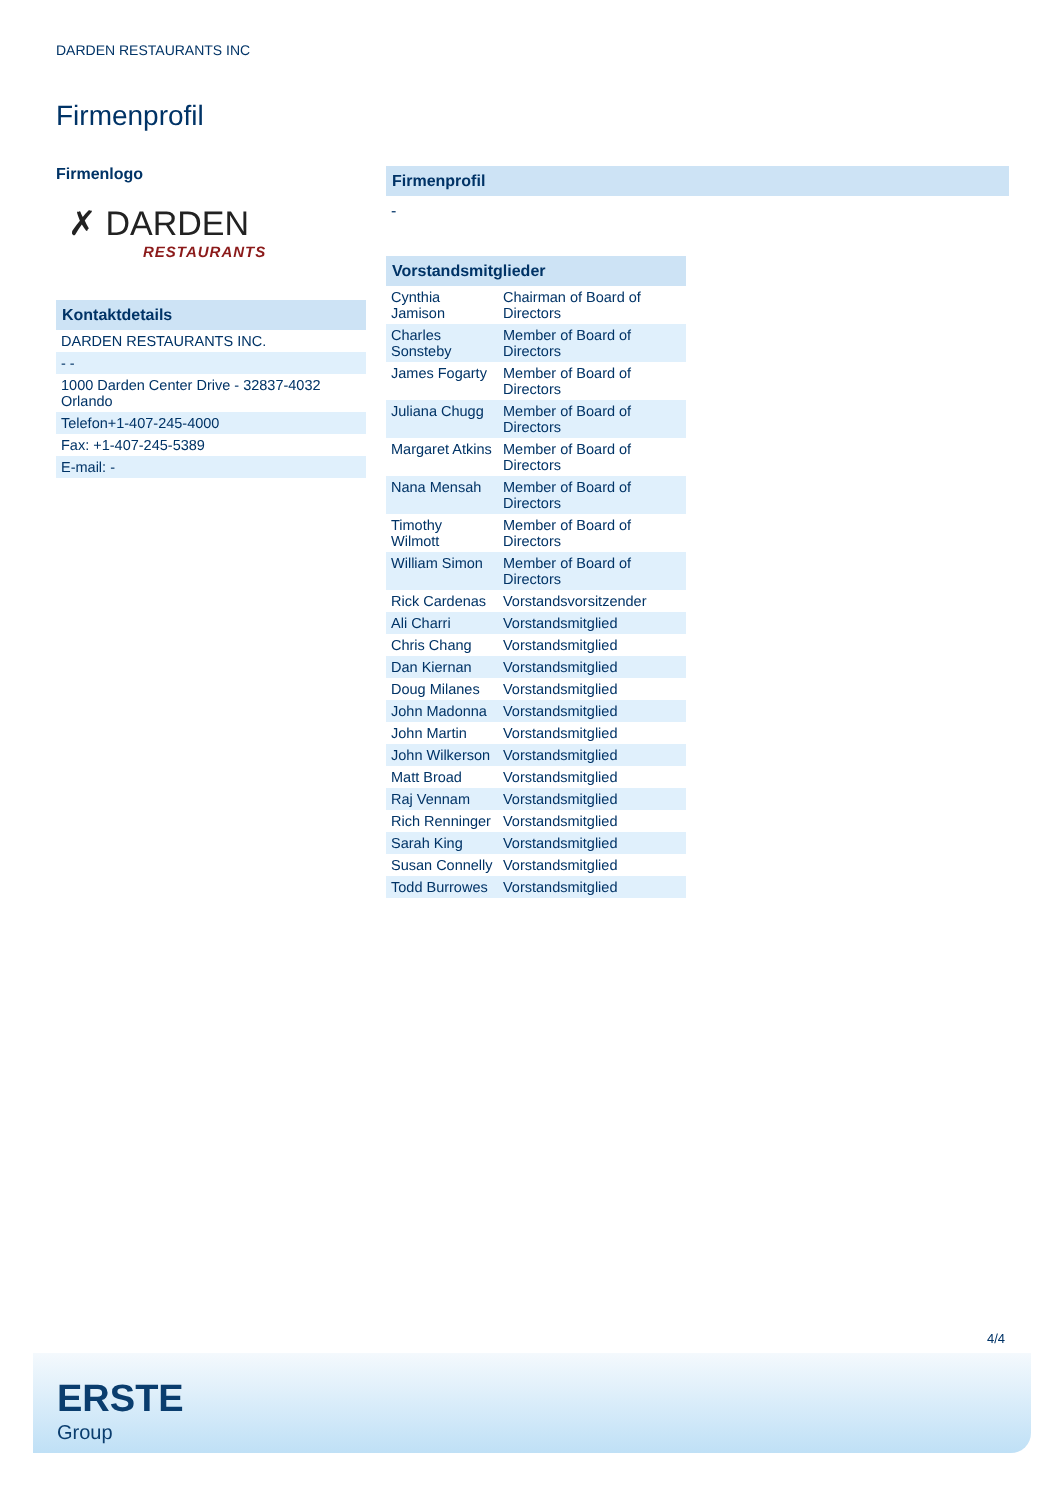DARDEN RESTAURANTS INC
Firmenprofil
Firmenlogo
✗ DARDEN
RESTAURANTS
Kontaktdetails
| DARDEN RESTAURANTS INC. |
| - - |
| 1000 Darden Center Drive - 32837-4032 Orlando |
| Telefon+1-407-245-4000 |
| Fax: +1-407-245-5389 |
| E-mail: - |
Firmenprofil
-
Vorstandsmitglieder
| Cynthia Jamison | Chairman of Board of Directors |
| Charles Sonsteby | Member of Board of Directors |
| James Fogarty | Member of Board of Directors |
| Juliana Chugg | Member of Board of Directors |
| Margaret Atkins | Member of Board of Directors |
| Nana Mensah | Member of Board of Directors |
| Timothy Wilmott | Member of Board of Directors |
| William Simon | Member of Board of Directors |
| Rick Cardenas | Vorstandsvorsitzender |
| Ali Charri | Vorstandsmitglied |
| Chris Chang | Vorstandsmitglied |
| Dan Kiernan | Vorstandsmitglied |
| Doug Milanes | Vorstandsmitglied |
| John Madonna | Vorstandsmitglied |
| John Martin | Vorstandsmitglied |
| John Wilkerson | Vorstandsmitglied |
| Matt Broad | Vorstandsmitglied |
| Raj Vennam | Vorstandsmitglied |
| Rich Renninger | Vorstandsmitglied |
| Sarah King | Vorstandsmitglied |
| Susan Connelly | Vorstandsmitglied |
| Todd Burrowes | Vorstandsmitglied |
4/4
ERSTE
Group